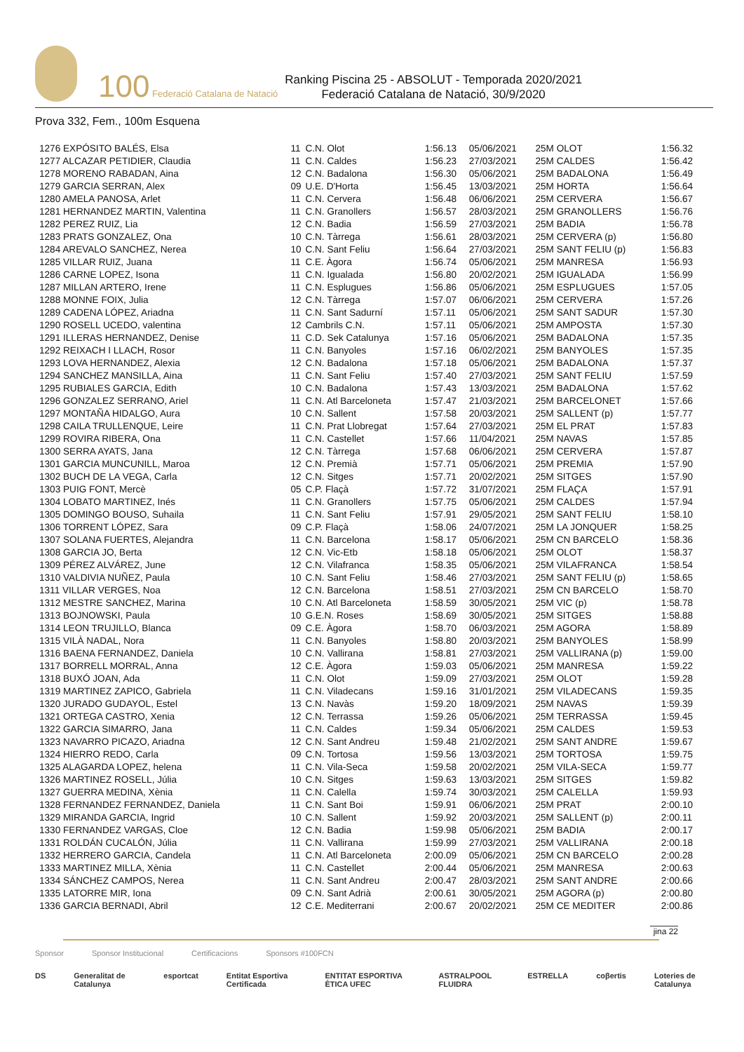100 Federació Catalana de Natació
Ranking Piscina 25 - ABSOLUT - Temporada 2020/2021
Federació Catalana de Natació, 30/9/2020
Prova 332, Fem., 100m Esquena
| 1276 EXPÓSITO BALÉS, Elsa | 11 | C.N. Olot | 1:56.13 | 05/06/2021 | 25M OLOT | 1:56.32 |
| 1277 ALCAZAR PETIDIER, Claudia | 11 | C.N. Caldes | 1:56.23 | 27/03/2021 | 25M CALDES | 1:56.42 |
| 1278 MORENO RABADAN, Aina | 12 | C.N. Badalona | 1:56.30 | 05/06/2021 | 25M BADALONA | 1:56.49 |
| 1279 GARCIA SERRAN, Alex | 09 | U.E. D'Horta | 1:56.45 | 13/03/2021 | 25M HORTA | 1:56.64 |
| 1280 AMELA PANOSA, Arlet | 11 | C.N. Cervera | 1:56.48 | 06/06/2021 | 25M CERVERA | 1:56.67 |
| 1281 HERNANDEZ MARTIN, Valentina | 11 | C.N. Granollers | 1:56.57 | 28/03/2021 | 25M GRANOLLERS | 1:56.76 |
| 1282 PEREZ RUIZ, Lia | 12 | C.N. Badia | 1:56.59 | 27/03/2021 | 25M BADIA | 1:56.78 |
| 1283 PRATS GONZALEZ, Ona | 10 | C.N. Tàrrega | 1:56.61 | 28/03/2021 | 25M CERVERA (p) | 1:56.80 |
| 1284 AREVALO SANCHEZ, Nerea | 10 | C.N. Sant Feliu | 1:56.64 | 27/03/2021 | 25M SANT FELIU (p) | 1:56.83 |
| 1285 VILLAR RUIZ, Juana | 11 | C.E. Àgora | 1:56.74 | 05/06/2021 | 25M MANRESA | 1:56.93 |
| 1286 CARNE LOPEZ, Isona | 11 | C.N. Igualada | 1:56.80 | 20/02/2021 | 25M IGUALADA | 1:56.99 |
| 1287 MILLAN ARTERO, Irene | 11 | C.N. Esplugues | 1:56.86 | 05/06/2021 | 25M ESPLUGUES | 1:57.05 |
| 1288 MONNE FOIX, Julia | 12 | C.N. Tàrrega | 1:57.07 | 06/06/2021 | 25M CERVERA | 1:57.26 |
| 1289 CADENA LÓPEZ, Ariadna | 11 | C.N. Sant Sadurní | 1:57.11 | 05/06/2021 | 25M SANT SADUR | 1:57.30 |
| 1290 ROSELL UCEDO, valentina | 12 | Cambrils C.N. | 1:57.11 | 05/06/2021 | 25M AMPOSTA | 1:57.30 |
| 1291 ILLERAS HERNANDEZ, Denise | 11 | C.D. Sek Catalunya | 1:57.16 | 05/06/2021 | 25M BADALONA | 1:57.35 |
| 1292 REIXACH I LLACH, Rosor | 11 | C.N. Banyoles | 1:57.16 | 06/02/2021 | 25M BANYOLES | 1:57.35 |
| 1293 LOVA HERNANDEZ, Alexia | 12 | C.N. Badalona | 1:57.18 | 05/06/2021 | 25M BADALONA | 1:57.37 |
| 1294 SANCHEZ MANSILLA, Aina | 11 | C.N. Sant Feliu | 1:57.40 | 27/03/2021 | 25M SANT FELIU | 1:57.59 |
| 1295 RUBIALES GARCIA, Edith | 10 | C.N. Badalona | 1:57.43 | 13/03/2021 | 25M BADALONA | 1:57.62 |
| 1296 GONZALEZ SERRANO, Ariel | 11 | C.N. Atl Barceloneta | 1:57.47 | 21/03/2021 | 25M BARCELONET | 1:57.66 |
| 1297 MONTAÑA HIDALGO, Aura | 10 | C.N. Sallent | 1:57.58 | 20/03/2021 | 25M SALLENT (p) | 1:57.77 |
| 1298 CAILA TRULLENQUE, Leire | 11 | C.N. Prat Llobregat | 1:57.64 | 27/03/2021 | 25M EL PRAT | 1:57.83 |
| 1299 ROVIRA RIBERA, Ona | 11 | C.N. Castellet | 1:57.66 | 11/04/2021 | 25M NAVAS | 1:57.85 |
| 1300 SERRA AYATS, Jana | 12 | C.N. Tàrrega | 1:57.68 | 06/06/2021 | 25M CERVERA | 1:57.87 |
| 1301 GARCIA MUNCUNILL, Maroa | 12 | C.N. Premià | 1:57.71 | 05/06/2021 | 25M PREMIA | 1:57.90 |
| 1302 BUCH DE LA VEGA, Carla | 12 | C.N. Sitges | 1:57.71 | 20/02/2021 | 25M SITGES | 1:57.90 |
| 1303 PUIG FONT, Mercè | 05 | C.P. Flaçà | 1:57.72 | 31/07/2021 | 25M FLAÇA | 1:57.91 |
| 1304 LOBATO MARTINEZ, Inés | 11 | C.N. Granollers | 1:57.75 | 05/06/2021 | 25M CALDES | 1:57.94 |
| 1305 DOMINGO BOUSO, Suhaila | 11 | C.N. Sant Feliu | 1:57.91 | 29/05/2021 | 25M SANT FELIU | 1:58.10 |
| 1306 TORRENT LÓPEZ, Sara | 09 | C.P. Flaçà | 1:58.06 | 24/07/2021 | 25M LA JONQUER | 1:58.25 |
| 1307 SOLANA FUERTES, Alejandra | 11 | C.N. Barcelona | 1:58.17 | 05/06/2021 | 25M CN BARCELO | 1:58.36 |
| 1308 GARCIA JO, Berta | 12 | C.N. Vic-Etb | 1:58.18 | 05/06/2021 | 25M OLOT | 1:58.37 |
| 1309 PÉREZ ALVÁREZ, June | 12 | C.N. Vilafranca | 1:58.35 | 05/06/2021 | 25M VILAFRANCA | 1:58.54 |
| 1310 VALDIVIA NUÑEZ, Paula | 10 | C.N. Sant Feliu | 1:58.46 | 27/03/2021 | 25M SANT FELIU (p) | 1:58.65 |
| 1311 VILLAR VERGES, Noa | 12 | C.N. Barcelona | 1:58.51 | 27/03/2021 | 25M CN BARCELO | 1:58.70 |
| 1312 MESTRE SANCHEZ, Marina | 10 | C.N. Atl Barceloneta | 1:58.59 | 30/05/2021 | 25M VIC (p) | 1:58.78 |
| 1313 BOJNOWSKI, Paula | 10 | G.E.N. Roses | 1:58.69 | 30/05/2021 | 25M SITGES | 1:58.88 |
| 1314 LEON TRUJILLO, Blanca | 09 | C.E. Àgora | 1:58.70 | 06/03/2021 | 25M AGORA | 1:58.89 |
| 1315 VILÀ NADAL, Nora | 11 | C.N. Banyoles | 1:58.80 | 20/03/2021 | 25M BANYOLES | 1:58.99 |
| 1316 BAENA FERNANDEZ, Daniela | 10 | C.N. Vallirana | 1:58.81 | 27/03/2021 | 25M VALLIRANA (p) | 1:59.00 |
| 1317 BORRELL MORRAL, Anna | 12 | C.E. Àgora | 1:59.03 | 05/06/2021 | 25M MANRESA | 1:59.22 |
| 1318 BUXÓ JOAN, Ada | 11 | C.N. Olot | 1:59.09 | 27/03/2021 | 25M OLOT | 1:59.28 |
| 1319 MARTINEZ ZAPICO, Gabriela | 11 | C.N. Viladecans | 1:59.16 | 31/01/2021 | 25M VILADECANS | 1:59.35 |
| 1320 JURADO GUDAYOL, Estel | 13 | C.N. Navàs | 1:59.20 | 18/09/2021 | 25M NAVAS | 1:59.39 |
| 1321 ORTEGA CASTRO, Xenia | 12 | C.N. Terrassa | 1:59.26 | 05/06/2021 | 25M TERRASSA | 1:59.45 |
| 1322 GARCIA SIMARRO, Jana | 11 | C.N. Caldes | 1:59.34 | 05/06/2021 | 25M CALDES | 1:59.53 |
| 1323 NAVARRO PICAZO, Ariadna | 12 | C.N. Sant Andreu | 1:59.48 | 21/02/2021 | 25M SANT ANDRE | 1:59.67 |
| 1324 HIERRO REDO, Carla | 09 | C.N. Tortosa | 1:59.56 | 13/03/2021 | 25M TORTOSA | 1:59.75 |
| 1325 ALAGARDA LOPEZ, helena | 11 | C.N. Vila-Seca | 1:59.58 | 20/02/2021 | 25M VILA-SECA | 1:59.77 |
| 1326 MARTINEZ ROSELL, Júlia | 10 | C.N. Sitges | 1:59.63 | 13/03/2021 | 25M SITGES | 1:59.82 |
| 1327 GUERRA MEDINA, Xènia | 11 | C.N. Calella | 1:59.74 | 30/03/2021 | 25M CALELLA | 1:59.93 |
| 1328 FERNANDEZ FERNANDEZ, Daniela | 11 | C.N. Sant Boi | 1:59.91 | 06/06/2021 | 25M PRAT | 2:00.10 |
| 1329 MIRANDA GARCIA, Ingrid | 10 | C.N. Sallent | 1:59.92 | 20/03/2021 | 25M SALLENT (p) | 2:00.11 |
| 1330 FERNANDEZ VARGAS, Cloe | 12 | C.N. Badia | 1:59.98 | 05/06/2021 | 25M BADIA | 2:00.17 |
| 1331 ROLDÁN CUCALÓN, Júlia | 11 | C.N. Vallirana | 1:59.99 | 27/03/2021 | 25M VALLIRANA | 2:00.18 |
| 1332 HERRERO GARCIA, Candela | 11 | C.N. Atl Barceloneta | 2:00.09 | 05/06/2021 | 25M CN BARCELO | 2:00.28 |
| 1333 MARTINEZ MILLA, Xènia | 11 | C.N. Castellet | 2:00.44 | 05/06/2021 | 25M MANRESA | 2:00.63 |
| 1334 SÁNCHEZ CAMPOS, Nerea | 11 | C.N. Sant Andreu | 2:00.47 | 28/03/2021 | 25M SANT ANDRE | 2:00.66 |
| 1335 LATORRE MIR, Iona | 09 | C.N. Sant Adrià | 2:00.61 | 30/05/2021 | 25M AGORA (p) | 2:00.80 |
| 1336 GARCIA BERNADI, Abril | 12 | C.E. Mediterrani | 2:00.67 | 20/02/2021 | 25M CE MEDITER | 2:00.86 |
jina 22
Sponsor Sponsor Institucional Certificacions Sponsors #100FCN
DS Generalitat de Catalunya esportcat Entitat Esportiva Certificada ENTITAT ESPORTIVA ÈTICA UFEC ASTRALPOOL FLUIDRA ESTRELLA coβertis Loteries de Catalunya